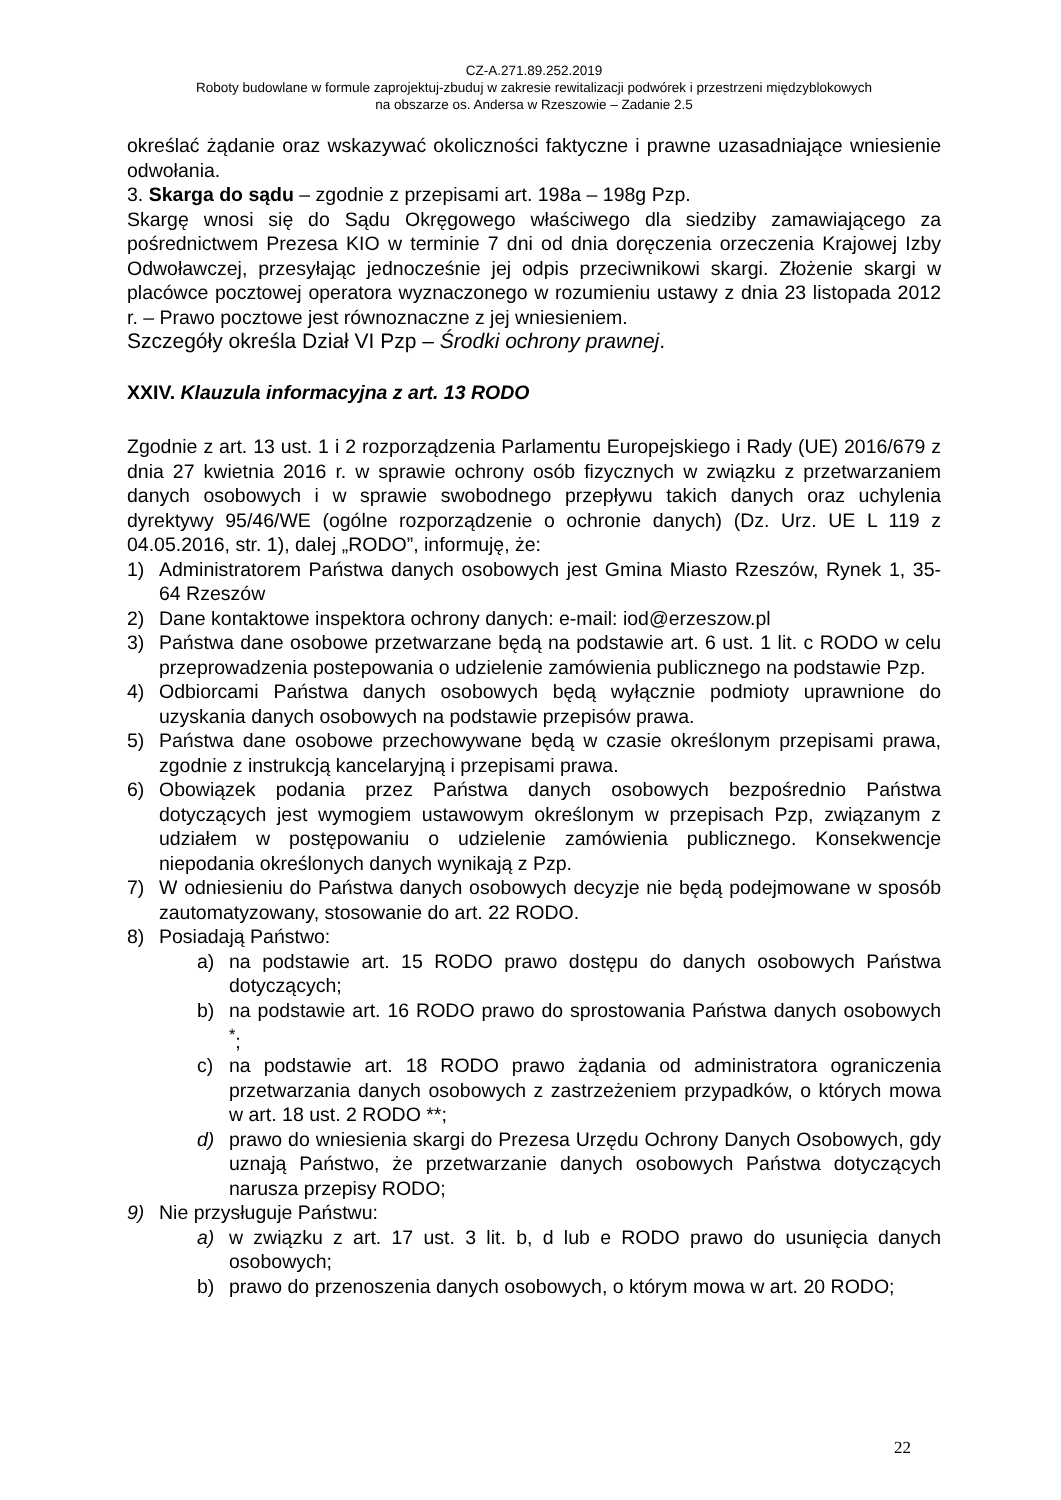CZ-A.271.89.252.2019
Roboty budowlane w formule zaprojektuj-zbuduj w zakresie rewitalizacji podwórek i przestrzeni międzyblokowych
na obszarze os. Andersa w Rzeszowie – Zadanie 2.5
określać żądanie oraz wskazywać okoliczności faktyczne i prawne uzasadniające wniesienie odwołania.
3. Skarga do sądu – zgodnie z przepisami art. 198a – 198g Pzp.
Skargę wnosi się do Sądu Okręgowego właściwego dla siedziby zamawiającego za pośrednictwem Prezesa KIO w terminie 7 dni od dnia doręczenia orzeczenia Krajowej Izby Odwoławczej, przesyłając jednocześnie jej odpis przeciwnikowi skargi. Złożenie skargi w placówce pocztowej operatora wyznaczonego w rozumieniu ustawy z dnia 23 listopada 2012 r. – Prawo pocztowe jest równoznaczne z jej wniesieniem.
Szczegóły określa Dział VI Pzp – Środki ochrony prawnej.
XXIV. Klauzula informacyjna z art. 13 RODO
Zgodnie z art. 13 ust. 1 i 2 rozporządzenia Parlamentu Europejskiego i Rady (UE) 2016/679 z dnia 27 kwietnia 2016 r. w sprawie ochrony osób fizycznych w związku z przetwarzaniem danych osobowych i w sprawie swobodnego przepływu takich danych oraz uchylenia dyrektywy 95/46/WE (ogólne rozporządzenie o ochronie danych) (Dz. Urz. UE L 119 z 04.05.2016, str. 1), dalej „RODO”, informuję, że:
1) Administratorem Państwa danych osobowych jest Gmina Miasto Rzeszów, Rynek 1, 35- 64 Rzeszów
2) Dane kontaktowe inspektora ochrony danych: e-mail: iod@erzeszow.pl
3) Państwa dane osobowe przetwarzane będą na podstawie art. 6 ust. 1 lit. c RODO w celu przeprowadzenia postepowania o udzielenie zamówienia publicznego na podstawie Pzp.
4) Odbiorcami Państwa danych osobowych będą wyłącznie podmioty uprawnione do uzyskania danych osobowych na podstawie przepisów prawa.
5) Państwa dane osobowe przechowywane będą w czasie określonym przepisami prawa, zgodnie z instrukcją kancelaryjną i przepisami prawa.
6) Obowiązek podania przez Państwa danych osobowych bezpośrednio Państwa dotyczących jest wymogiem ustawowym określonym w przepisach Pzp, związanym z udziałem w postępowaniu o udzielenie zamówienia publicznego. Konsekwencje niepodania określonych danych wynikają z Pzp.
7) W odniesieniu do Państwa danych osobowych decyzje nie będą podejmowane w sposób zautomatyzowany, stosowanie do art. 22 RODO.
8) Posiadają Państwo:
a) na podstawie art. 15 RODO prawo dostępu do danych osobowych Państwa dotyczących;
b) na podstawie art. 16 RODO prawo do sprostowania Państwa danych osobowych <sup>*</sup>;
c) na podstawie art. 18 RODO prawo żądania od administratora ograniczenia przetwarzania danych osobowych z zastrzeżeniem przypadków, o których mowa w art. 18 ust. 2 RODO **;
d) prawo do wniesienia skargi do Prezesa Urzędu Ochrony Danych Osobowych, gdy uznają Państwo, że przetwarzanie danych osobowych Państwa dotyczących narusza przepisy RODO;
9) Nie przysługuje Państwu:
a) w związku z art. 17 ust. 3 lit. b, d lub e RODO prawo do usunięcia danych osobowych;
b) prawo do przenoszenia danych osobowych, o którym mowa w art. 20 RODO;
22